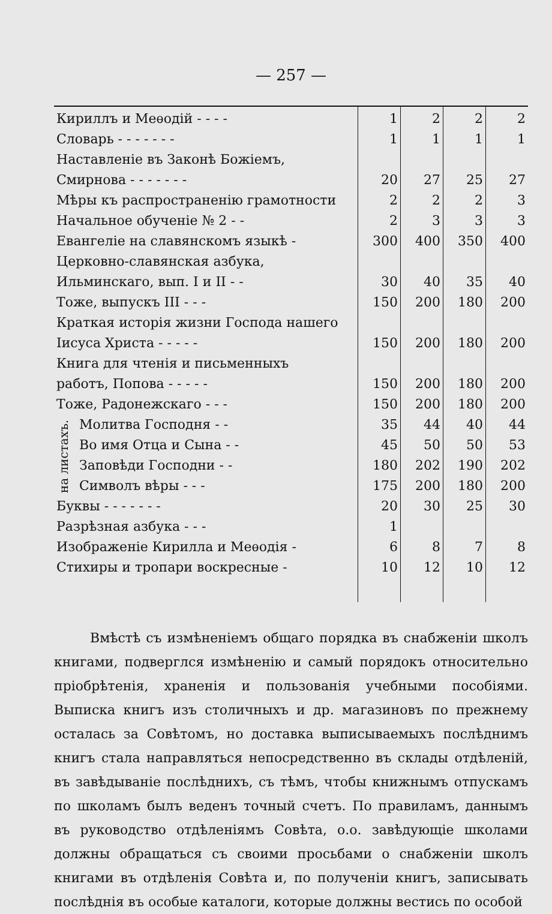— 257 —
| Кириллъ и Меѳодій - - - - | | 1 | 2 | 2 | 2 |
| Словарь - - - - - - - | | 1 | 1 | 1 | 1 |
| Наставленіе въ Законѣ Божіемъ, | | | | | |
| Смирнова - - - - - - - | | 20 | 27 | 25 | 27 |
| Мѣры къ распространенію грамотности | | 2 | 2 | 2 | 3 |
| Начальное обученіе № 2 - - | | 2 | 3 | 3 | 3 |
| Евангеліе на славянскомъ языкѣ - | | 300 | 400 | 350 | 400 |
| Церковно-славянская азбука, | | | | | |
| Ильминскаго, вып. I и II - - | | 30 | 40 | 35 | 40 |
| Тоже, выпускъ III - - - | | 150 | 200 | 180 | 200 |
| Краткая исторія жизни Господа нашего | | | | | |
| Іисуса Христа - - - - - | | 150 | 200 | 180 | 200 |
| Книга для чтенія и письменныхъ | | | | | |
| работъ, Попова - - - - - | | 150 | 200 | 180 | 200 |
| Тоже, Радонежскаго - - - | | 150 | 200 | 180 | 200 |
| на листахъ. | Молитва Господня - - | 35 | 44 | 40 | 44 |
| | Во имя Отца и Сына - - | 45 | 50 | 50 | 53 |
| | Заповѣди Господни - - | 180 | 202 | 190 | 202 |
| | Символъ вѣры - - - | 175 | 200 | 180 | 200 |
| Буквы - - - - - - - | | 20 | 30 | 25 | 30 |
| Разрѣзная азбука - - - | | 1 | | | |
| Изображеніе Кирилла и Меѳодія - | | 6 | 8 | 7 | 8 |
| Стихиры и тропари воскресные - | | 10 | 12 | 10 | 12 |
Вмѣстѣ съ измѣненіемъ общаго порядка въ снабженіи школъ книгами, подверглся измѣненію и самый порядокъ относительно пріобрѣтенія, храненія и пользованія учебными пособіями. Выписка книгъ изъ столичныхъ и др. магазиновъ по прежнему осталась за Совѣтомъ, но доставка выписываемыхъ послѣднимъ книгъ стала направляться непосредственно въ склады отдѣленій, въ завѣдываніе послѣднихъ, съ тѣмъ, чтобы книжнымъ отпускамъ по школамъ былъ веденъ точный счетъ. По правиламъ, даннымъ въ руководство отдѣленіямъ Совѣта, о.о. завѣдующіе школами должны обращаться съ своими просьбами о снабженіи школъ книгами въ отдѣленія Совѣта и, по полученіи книгъ, записывать послѣднія въ особые каталоги, которые должны вестись по особой